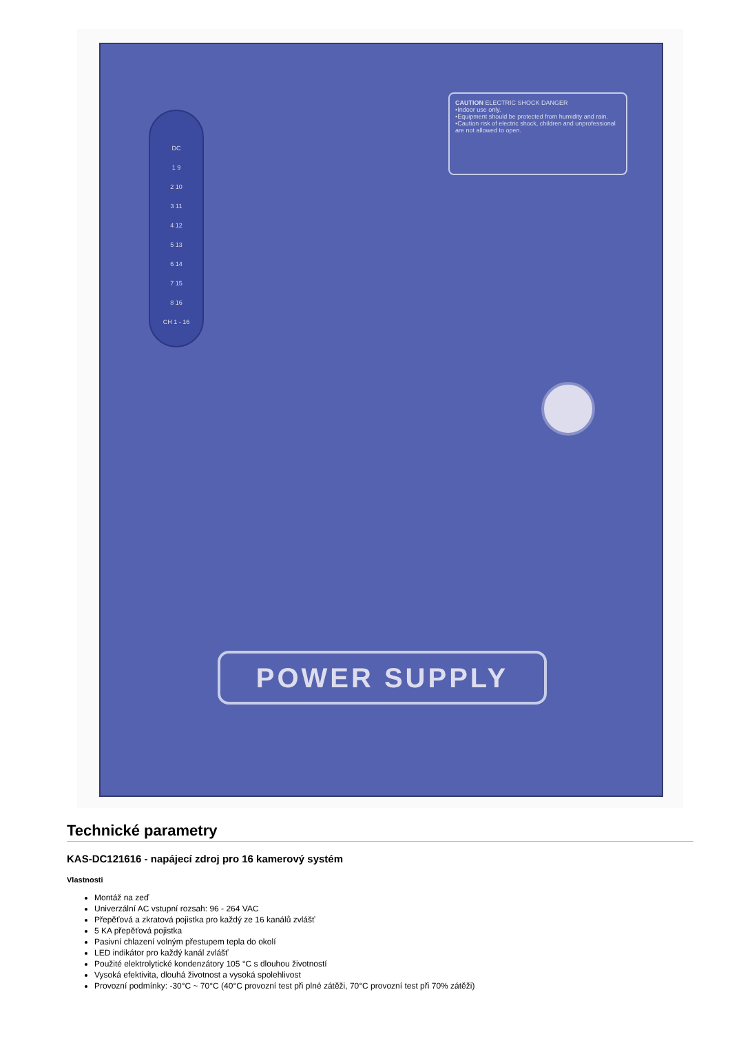DC
1 9
2 10
3 11
4 12
5 13
6 14
7 15
8 16
CH 1 - 16
CAUTION ELECTRIC SHOCK DANGER
•Indoor use only.
•Equipment should be protected from humidity and rain.
•Caution risk of electric shock, children and unprofessional are not allowed to open.
POWER SUPPLY
Technické parametry
KAS-DC121616 - napájecí zdroj pro 16 kamerový systém
Vlastnosti
Montáž na zeď
Univerzální AC vstupní rozsah: 96 - 264 VAC
Přepěťová a zkratová pojistka pro každý ze 16 kanálů zvlášť
5 KA přepěťová pojistka
Pasivní chlazení volným přestupem tepla do okolí
LED indikátor pro každý kanál zvlášť
Použité elektrolytické kondenzátory 105 °C s dlouhou životností
Vysoká efektivita, dlouhá životnost a vysoká spolehlivost
Provozní podmínky: -30°C ~ 70°C (40°C provozní test při plné zátěži, 70°C provozní test při 70% zátěži)